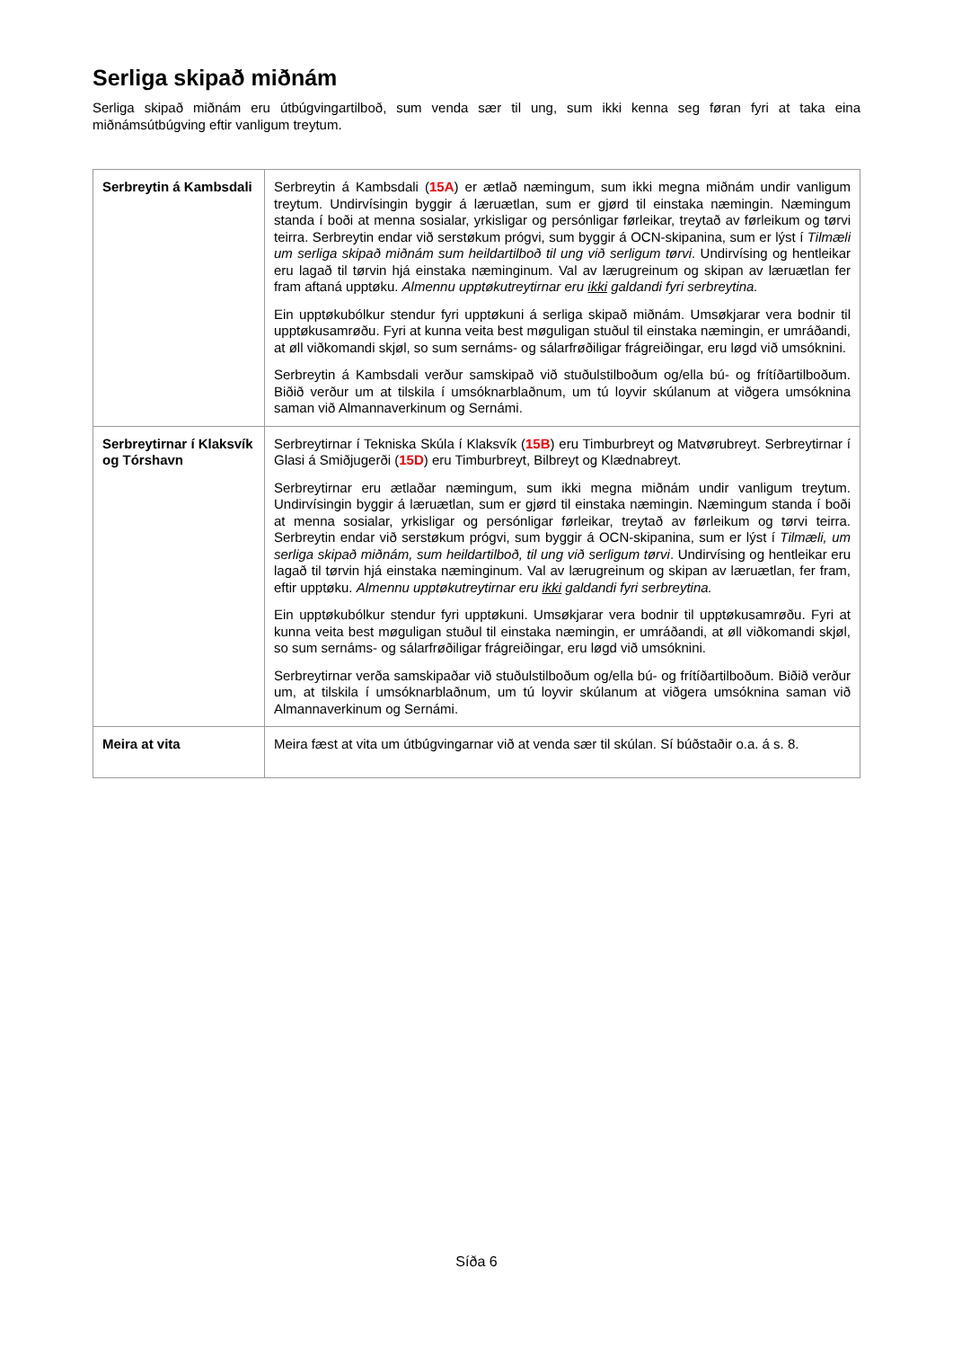Serliga skipað miðnám
Serliga skipað miðnám eru útbúgvingartilboð, sum venda sær til ung, sum ikki kenna seg føran fyri at taka eina miðnámsútbúgving eftir vanligum treytum.
| Serbreytin á Kambsdali | Serbreytin á Kambsdali ( 15A ) er ætlað næmingum, sum ikki megna miðnám undir vanligum treytum. Undirvísingin byggir á læruætlan, sum er gjørd til einstaka næmingin. Næmingum standa í boði at menna sosialar, yrkisligar og persónligar førleikar, treytað av førleikum og tørvi teirra. Serbreytin endar við serstøkum prógvi, sum byggir á OCN-skipanina, sum er lýst í Tilmæli um serliga skipað miðnám sum heildartilboð til ung við serligum tørvi . Undirvísing og hentleikar eru lagað til tørvin hjá einstaka næminginum. Val av lærugreinum og skipan av læruætlan fer fram aftaná upptøku. Almennu upptøkutreytirnar eru ikki galdandi fyri serbreytina. Ein upptøkubólkur stendur fyri upptøkuni á serliga skipað miðnám. Umsøkjarar vera bodnir til upptøkusamrøðu. Fyri at kunna veita best møguligan stuðul til einstaka næmingin, er umráðandi, at øll viðkomandi skjøl, so sum sernáms- og sálarfrøðiligar frágreiðingar, eru løgd við umsóknini. Serbreytin á Kambsdali verður samskipað við stuðulstilboðum og/ella bú- og frítíðartilboðum. Biðið verður um at tilskila í umsóknarblaðnum, um tú loyvir skúlanum at viðgera umsóknina saman við Almannaverkinum og Sernámi. |
| Serbreytirnar í Klaksvík og Tórshavn | Serbreytirnar í Tekniska Skúla í Klaksvík ( 15B ) eru Timburbreyt og Matvørubreyt. Serbreytirnar í Glasi á Smiðjugerði ( 15D ) eru Timburbreyt, Bilbreyt og Klædnabreyt. Serbreytirnar eru ætlaðar næmingum, sum ikki megna miðnám undir vanligum treytum. Undirvísingin byggir á læruætlan, sum er gjørd til einstaka næmingin. Næmingum standa í boði at menna sosialar, yrkisligar og persónligar førleikar, treytað av førleikum og tørvi teirra. Serbreytin endar við serstøkum prógvi, sum byggir á OCN-skipanina, sum er lýst í Tilmæli, um serliga skipað miðnám, sum heildartilboð, til ung við serligum tørvi . Undirvísing og hentleikar eru lagað til tørvin hjá einstaka næminginum. Val av lærugreinum og skipan av læruætlan, fer fram, eftir upptøku. Almennu upptøkutreytirnar eru ikki galdandi fyri serbreytina. Ein upptøkubólkur stendur fyri upptøkuni. Umsøkjarar vera bodnir til upptøkusamrøðu. Fyri at kunna veita best møguligan stuðul til einstaka næmingin, er umráðandi, at øll viðkomandi skjøl, so sum sernáms- og sálarfrøðiligar frágreiðingar, eru løgd við umsóknini. Serbreytirnar verða samskipaðar við stuðulstilboðum og/ella bú- og frítíðartilboðum. Biðið verður um, at tilskila í umsóknarblaðnum, um tú loyvir skúlanum at viðgera umsóknina saman við Almannaverkinum og Sernámi. |
| Meira at vita | Meira fæst at vita um útbúgvingarnar við at venda sær til skúlan. Sí búðstaðir o.a. á s. 8. |
Síða 6